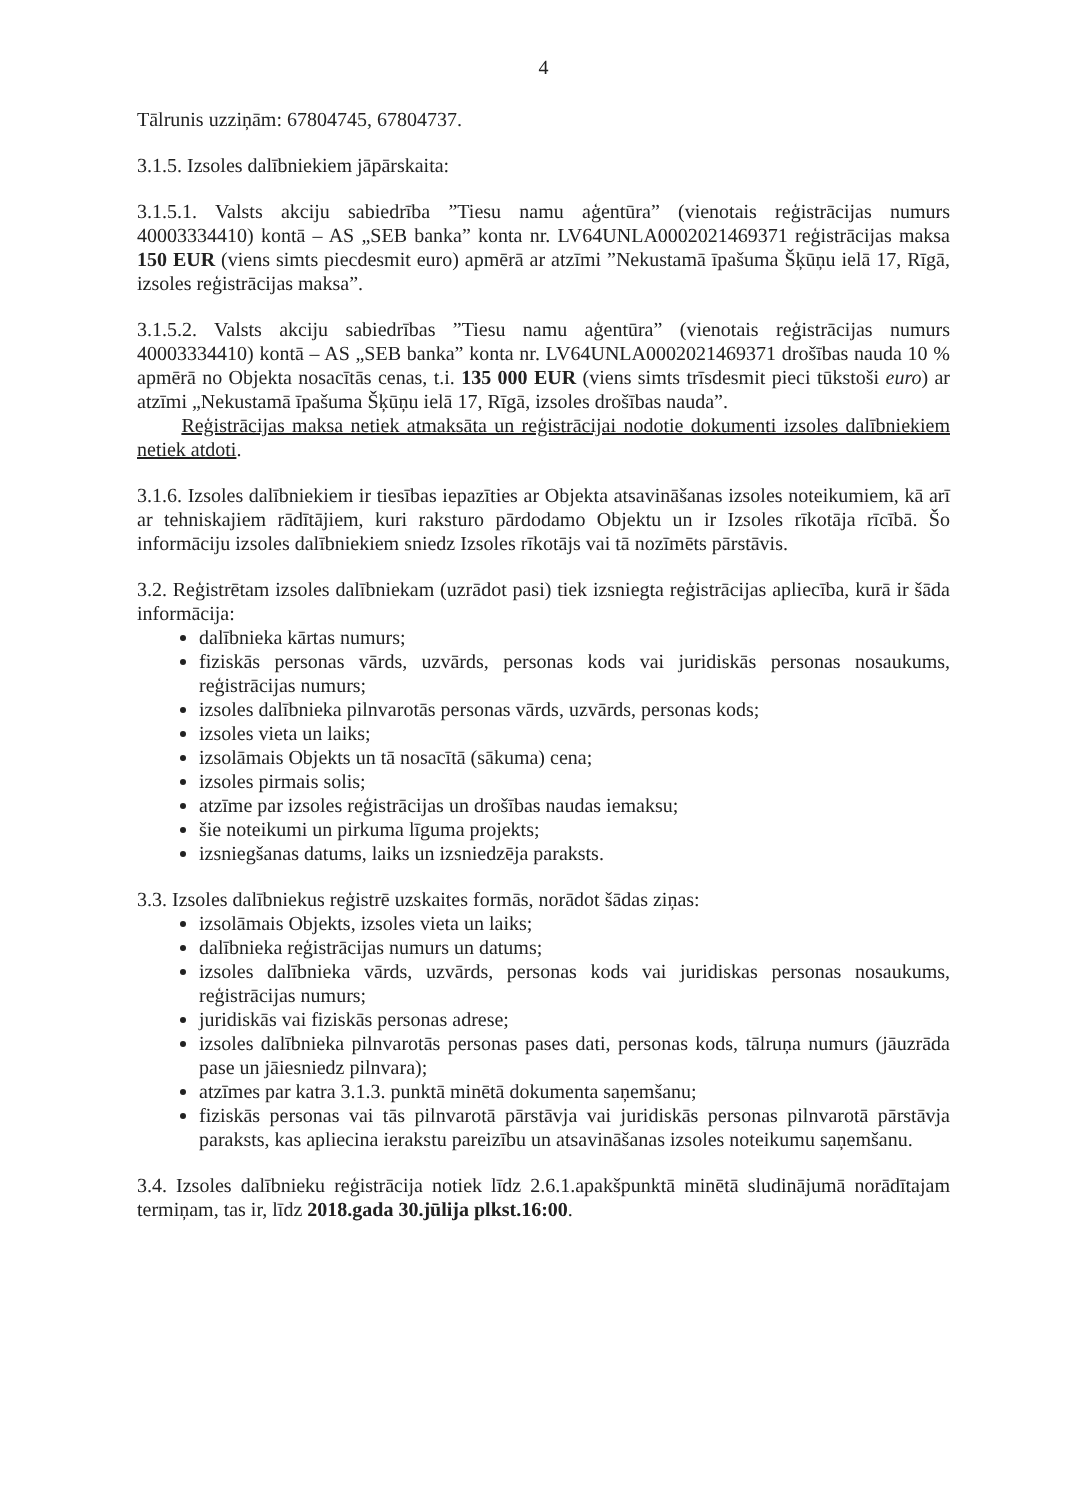4
Tālrunis uzziņām: 67804745, 67804737.
3.1.5. Izsoles dalībniekiem jāpārskaita:
3.1.5.1. Valsts akciju sabiedrība ”Tiesu namu aģentūra” (vienotais reģistrācijas numurs 40003334410) kontā – AS „SEB banka” konta nr. LV64UNLA0002021469371 reģistrācijas maksa 150 EUR (viens simts piecdesmit euro) apmērā ar atzīmi ”Nekustamā īpašuma Šķūņu ielā 17, Rīgā, izsoles reģistrācijas maksa”.
3.1.5.2. Valsts akciju sabiedrības ”Tiesu namu aģentūra” (vienotais reģistrācijas numurs 40003334410) kontā – AS „SEB banka” konta nr. LV64UNLA0002021469371 drošības nauda 10 % apmērā no Objekta nosacītās cenas, t.i. 135 000 EUR (viens simts trīsdesmit pieci tūkstoši euro) ar atzīmi „Nekustamā īpašuma Šķūņu ielā 17, Rīgā, izsoles drošības nauda”.
Reģistrācijas maksa netiek atmaksāta un reģistrācijai nodotie dokumenti izsoles dalībniekiem netiek atdoti.
3.1.6. Izsoles dalībniekiem ir tiesības iepazīties ar Objekta atsavināšanas izsoles noteikumiem, kā arī ar tehniskajiem rādītājiem, kuri raksturo pārdodamo Objektu un ir Izsoles rīkotāja rīcībā. Šo informāciju izsoles dalībniekiem sniedz Izsoles rīkotājs vai tā nozīmēts pārstāvis.
3.2. Reģistrētam izsoles dalībniekam (uzrādot pasi) tiek izsniegta reģistrācijas apliecība, kurā ir šāda informācija:
dalībnieka kārtas numurs;
fiziskās personas vārds, uzvārds, personas kods vai juridiskās personas nosaukums, reģistrācijas numurs;
izsoles dalībnieka pilnvarotās personas vārds, uzvārds, personas kods;
izsoles vieta un laiks;
izsolāmais Objekts un tā nosacītā (sākuma) cena;
izsoles pirmais solis;
atzīme par izsoles reģistrācijas un drošības naudas iemaksu;
šie noteikumi un pirkuma līguma projekts;
izsniegšanas datums, laiks un izsniedzēja paraksts.
3.3. Izsoles dalībniekus reģistrē uzskaites formās, norādot šādas ziņas:
izsolāmais Objekts, izsoles vieta un laiks;
dalībnieka reģistrācijas numurs un datums;
izsoles dalībnieka vārds, uzvārds, personas kods vai juridiskas personas nosaukums, reģistrācijas numurs;
juridiskās vai fiziskās personas adrese;
izsoles dalībnieka pilnvarotās personas pases dati, personas kods, tālruņa numurs (jāuzrāda pase un jāiesniedz pilnvara);
atzīmes par katra 3.1.3. punktā minētā dokumenta saņemšanu;
fiziskās personas vai tās pilnvarotā pārstāvja vai juridiskās personas pilnvarotā pārstāvja paraksts, kas apliecina ierakstu pareizību un atsavināšanas izsoles noteikumu saņemšanu.
3.4. Izsoles dalībnieku reģistrācija notiek līdz 2.6.1.apakšpunktā minētā sludinājumā norādītajam termiņam, tas ir, līdz 2018.gada 30.jūlija plkst.16:00.